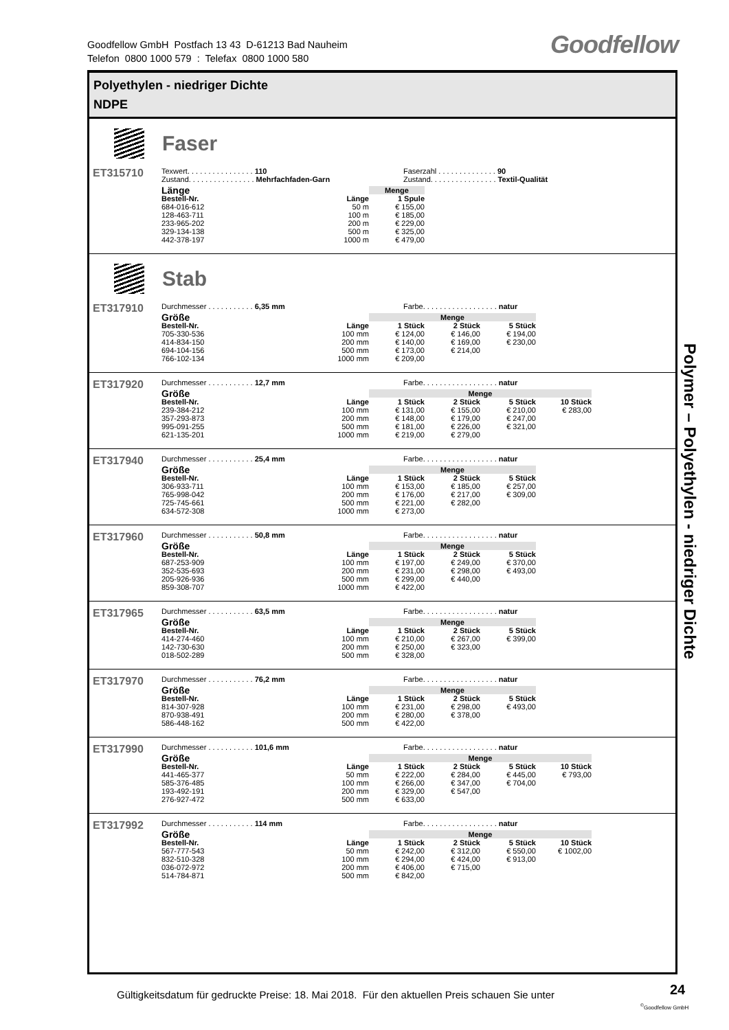Goodfellow GmbH Postfach 13 43 D-61213 Bad Nauheim
Telefon 0800 1000 579 : Telefax 0800 1000 580
Goodfellow
Polyethylen - niedriger Dichte
NDPE
Faser
ET315710
Texwert. . . . . . . . . . . . . . . . 110
Zustand. . . . . . . . . . . . . . . . Mehrfachfaden-Garn
Faserzahl . . . . . . . . . . . . . . 90
Zustand. . . . . . . . . . . . . . . . Textil-Qualität
| Länge | | Menge |
| --- | --- | --- |
| Bestell-Nr. | Länge | 1 Spule |
| 684-016-612 | 50 m | € 155,00 |
| 128-463-711 | 100 m | € 185,00 |
| 233-965-202 | 200 m | € 229,00 |
| 329-134-138 | 500 m | € 325,00 |
| 442-378-197 | 1000 m | € 479,00 |
Stab
ET317910
Durchmesser . . . . . . . . . . . 6,35 mm Farbe. . . . . . . . . . . . . . . . . . natur
| Größe | | Menge | | |
| --- | --- | --- | --- | --- |
| Bestell-Nr. | Länge | 1 Stück | 2 Stück | 5 Stück |
| 705-330-536 | 100 mm | € 124,00 | € 146,00 | € 194,00 |
| 414-834-150 | 200 mm | € 140,00 | € 169,00 | € 230,00 |
| 694-104-156 | 500 mm | € 173,00 | € 214,00 | |
| 766-102-134 | 1000 mm | € 209,00 | | |
ET317920
Durchmesser . . . . . . . . . . . 12,7 mm Farbe. . . . . . . . . . . . . . . . . . natur
| Größe | | Menge | | | |
| --- | --- | --- | --- | --- | --- |
| Bestell-Nr. | Länge | 1 Stück | 2 Stück | 5 Stück | 10 Stück |
| 239-384-212 | 100 mm | € 131,00 | € 155,00 | € 210,00 | € 283,00 |
| 357-293-873 | 200 mm | € 148,00 | € 179,00 | € 247,00 | |
| 995-091-255 | 500 mm | € 181,00 | € 226,00 | € 321,00 | |
| 621-135-201 | 1000 mm | € 219,00 | € 279,00 | | |
ET317940
Durchmesser . . . . . . . . . . . 25,4 mm Farbe. . . . . . . . . . . . . . . . . . natur
| Größe | | Menge | | |
| --- | --- | --- | --- | --- |
| Bestell-Nr. | Länge | 1 Stück | 2 Stück | 5 Stück |
| 306-933-711 | 100 mm | € 153,00 | € 185,00 | € 257,00 |
| 765-998-042 | 200 mm | € 176,00 | € 217,00 | € 309,00 |
| 725-745-661 | 500 mm | € 221,00 | € 282,00 | |
| 634-572-308 | 1000 mm | € 273,00 | | |
ET317960
Durchmesser . . . . . . . . . . . 50,8 mm Farbe. . . . . . . . . . . . . . . . . . natur
| Größe | | Menge | | |
| --- | --- | --- | --- | --- |
| Bestell-Nr. | Länge | 1 Stück | 2 Stück | 5 Stück |
| 687-253-909 | 100 mm | € 197,00 | € 249,00 | € 370,00 |
| 352-535-693 | 200 mm | € 231,00 | € 298,00 | € 493,00 |
| 205-926-936 | 500 mm | € 299,00 | € 440,00 | |
| 859-308-707 | 1000 mm | € 422,00 | | |
ET317965
Durchmesser . . . . . . . . . . . 63,5 mm Farbe. . . . . . . . . . . . . . . . . . natur
| Größe | | Menge | | |
| --- | --- | --- | --- | --- |
| Bestell-Nr. | Länge | 1 Stück | 2 Stück | 5 Stück |
| 414-274-460 | 100 mm | € 210,00 | € 267,00 | € 399,00 |
| 142-730-630 | 200 mm | € 250,00 | € 323,00 | |
| 018-502-289 | 500 mm | € 328,00 | | |
ET317970
Durchmesser . . . . . . . . . . . 76,2 mm Farbe. . . . . . . . . . . . . . . . . . natur
| Größe | | Menge | | |
| --- | --- | --- | --- | --- |
| Bestell-Nr. | Länge | 1 Stück | 2 Stück | 5 Stück |
| 814-307-928 | 100 mm | € 231,00 | € 298,00 | € 493,00 |
| 870-938-491 | 200 mm | € 280,00 | € 378,00 | |
| 586-448-162 | 500 mm | € 422,00 | | |
ET317990
Durchmesser . . . . . . . . . . . 101,6 mm Farbe. . . . . . . . . . . . . . . . . . natur
| Größe | | Menge | | | |
| --- | --- | --- | --- | --- | --- |
| Bestell-Nr. | Länge | 1 Stück | 2 Stück | 5 Stück | 10 Stück |
| 441-465-377 | 50 mm | € 222,00 | € 284,00 | € 445,00 | € 793,00 |
| 585-376-485 | 100 mm | € 266,00 | € 347,00 | € 704,00 | |
| 193-492-191 | 200 mm | € 329,00 | € 547,00 | | |
| 276-927-472 | 500 mm | € 633,00 | | | |
ET317992
Durchmesser . . . . . . . . . . . 114 mm Farbe. . . . . . . . . . . . . . . . . . natur
| Größe | | Menge | | | |
| --- | --- | --- | --- | --- | --- |
| Bestell-Nr. | Länge | 1 Stück | 2 Stück | 5 Stück | 10 Stück |
| 567-777-543 | 50 mm | € 242,00 | € 312,00 | € 550,00 | € 1002,00 |
| 832-510-328 | 100 mm | € 294,00 | € 424,00 | € 913,00 | |
| 036-072-972 | 200 mm | € 406,00 | € 715,00 | | |
| 514-784-871 | 500 mm | € 842,00 | | | |
Polymer – Polyethylen - niedriger Dichte
Gültigkeitsdatum für gedruckte Preise: 18. Mai 2018. Für den aktuellen Preis schauen Sie unter
24
<sup>©</sup>Goodfellow GmbH